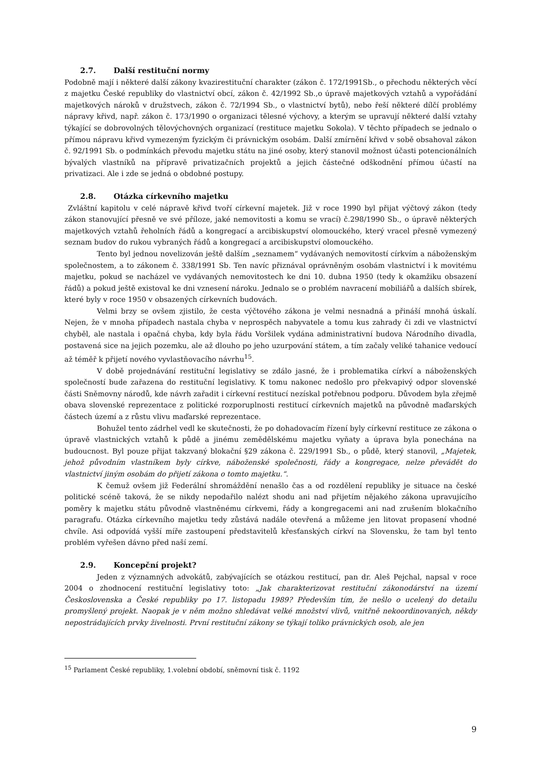2.7. Další restituční normy
Podobně mají i některé další zákony kvazirestituční charakter (zákon č. 172/1991Sb., o přechodu některých věcí z majetku České republiky do vlastnictví obcí, zákon č. 42/1992 Sb.,o úpravě majetkových vztahů a vypořádání majetkových nároků v družstvech, zákon č. 72/1994 Sb., o vlastnictví bytů), nebo řeší některé dílčí problémy nápravy křivd, např. zákon č. 173/1990 o organizaci tělesné výchovy, a kterým se upravují některé další vztahy týkající se dobrovolných tělovýchovných organizací (restituce majetku Sokola). V těchto případech se jednalo o přímou nápravu křivd vymezeným fyzickým či právnickým osobám. Další zmírnění křivd v sobě obsahoval zákon č. 92/1991 Sb. o podmínkách převodu majetku státu na jiné osoby, který stanovil možnost účasti potencionálních bývalých vlastníků na přípravě privatizačních projektů a jejich částečné odškodnění přímou účastí na privatizaci. Ale i zde se jedná o obdobné postupy.
2.8. Otázka církevního majetku
Zvláštní kapitolu v celé nápravě křivd tvoří církevní majetek. Již v roce 1990 byl přijat výčtový zákon (tedy zákon stanovující přesně ve své příloze, jaké nemovitosti a komu se vrací) č.298/1990 Sb., o úpravě některých majetkových vztahů řeholních řádů a kongregací a arcibiskupství olomouckého, který vracel přesně vymezený seznam budov do rukou vybraných řádů a kongregací a arcibiskupství olomouckého.
Tento byl jednou novelizován ještě dalším „seznamem“ vydávaných nemovitostí církvím a náboženským společnostem, a to zákonem č. 338/1991 Sb. Ten navíc přiznával oprávněným osobám vlastnictví i k movitému majetku, pokud se nacházel ve vydávaných nemovitostech ke dni 10. dubna 1950 (tedy k okamžiku obsazení řádů) a pokud ještě existoval ke dni vznesení nároku. Jednalo se o problém navracení mobiliářů a dalších sbírek, které byly v roce 1950 v obsazených církevních budovách.
Velmi brzy se ovšem zjistilo, že cesta výčtového zákona je velmi nesnadná a přináší mnohá úskalí. Nejen, že v mnoha případech nastala chyba v neprospěch nabyvatele a tomu kus zahrady či zdi ve vlastnictví chyběl, ale nastala i opačná chyba, kdy byla řádu Voršilek vydána administrativní budova Národního divadla, postavená sice na jejich pozemku, ale až dlouho po jeho uzurpování státem, a tím začaly veliké tahanice vedoucí až téměř k přijetí nového vyvlastňovacího návrhu<sup>15</sup>.
V době projednávání restituční legislativy se zdálo jasné, že i problematika církví a náboženských společností bude zařazena do restituční legislativy. K tomu nakonec nedošlo pro překvapivý odpor slovenské části Sněmovny národů, kde návrh zařadit i církevní restitucí nezískal potřebnou podporu. Důvodem byla zřejmě obava slovenské reprezentace z politické rozporuplnosti restitucí církevních majetků na původně maďarských částech území a z růstu vlivu maďarské reprezentace.
Bohužel tento zádrhel vedl ke skutečnosti, že po dohadovacím řízení byly církevní restituce ze zákona o úpravě vlastnických vztahů k půdě a jinému zemědělskému majetku vyňaty a úprava byla ponechána na budoucnost. Byl pouze přijat takzvaný blokační §29 zákona č. 229/1991 Sb., o půdě, který stanovil, „Majetek, jehož původním vlastníkem byly církve, náboženské společnosti, řády a kongregace, nelze převádět do vlastnictví jiným osobám do přijetí zákona o tomto majetku.“.
K čemuž ovšem již Federální shromáždění nenašlo čas a od rozdělení republiky je situace na české politické scéně taková, že se nikdy nepodařilo nalézt shodu ani nad přijetím nějakého zákona upravujícího poměry k majetku státu původně vlastněnému církvemi, řády a kongregacemi ani nad zrušením blokačního paragrafu. Otázka církevního majetku tedy zůstává nadále otevřená a můžeme jen litovat propasení vhodné chvíle. Asi odpovídá vyšší míře zastoupení představitelů křesťanských církví na Slovensku, že tam byl tento problém vyřešen dávno před naší zemí.
2.9. Koncepční projekt?
Jeden z významných advokátů, zabývajících se otázkou restitucí, pan dr. Aleš Pejchal, napsal v roce 2004 o zhodnocení restituční legislativy toto: „Jak charakterizovat restituční zákonodárství na území Československa a České republiky po 17. listopadu 1989? Především tím, že nešlo o ucelený do detailu promyšlený projekt. Naopak je v něm možno shledávat velké množství vlivů, vnitřně nekoordinovaných, někdy nepostrádajících prvky živelnosti. První restituční zákony se týkají toliko právnických osob, ale jen
<sup>15</sup> Parlament České republiky, 1.volební období, sněmovní tisk č. 1192
9